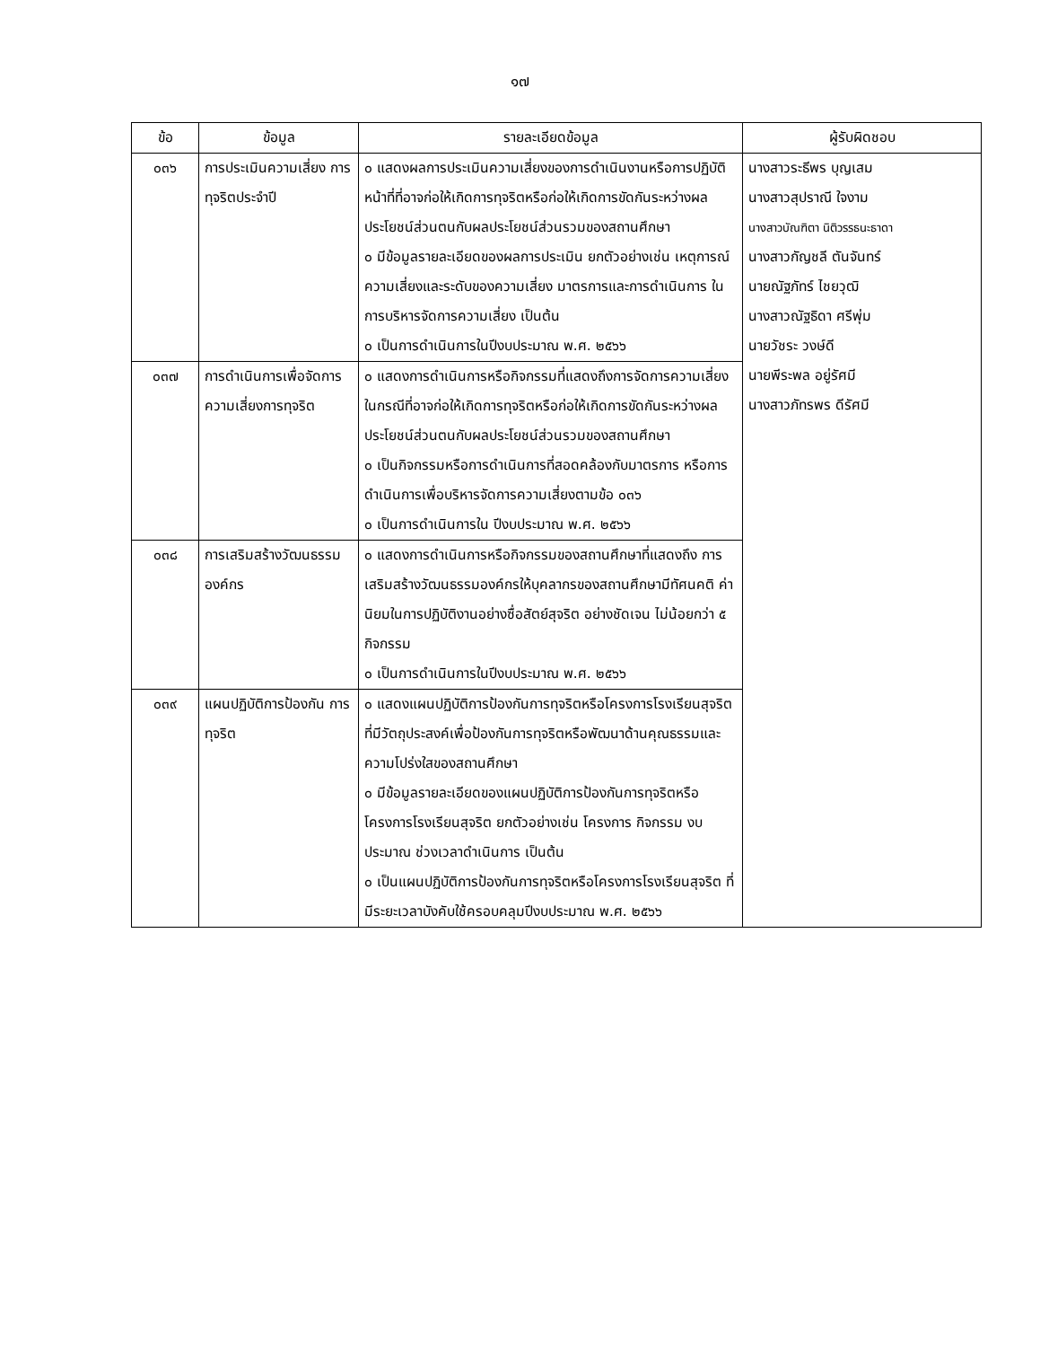๑๗
| ข้อ | ข้อมูล | รายละเอียดข้อมูล | ผู้รับผิดชอบ |
| --- | --- | --- | --- |
| ๐๓๖ | การประเมินความเสี่ยง การทุจริตประจำปี | ๐ แสดงผลการประเมินความเสี่ยงของการดำเนินงานหรือการปฏิบัติหน้าที่ที่อาจก่อให้เกิดการทุจริตหรือก่อให้เกิดการขัดกันระหว่างผลประโยชน์ส่วนตนกับผลประโยชน์ส่วนรวมของสถานศึกษา ๐ มีข้อมูลรายละเอียดของผลการประเมิน ยกตัวอย่างเช่น เหตุการณ์ความเสี่ยงและระดับของความเสี่ยง มาตรการและการดำเนินการ ในการบริหารจัดการความเสี่ยง เป็นต้น ๐ เป็นการดำเนินการในปีงบประมาณ พ.ศ. ๒๕๖๖ | นางสาวระธีพร บุญเสม นางสาวสุปราณี ใจงาม นางสาวบัณฑิตา นิติวรรธนะธาดา นางสาวกัญชลี ตันจันทร์ นายณัฐภัทร์ ไชยวุฒิ นางสาวณัฐธิดา ศรีพุ่ม นายวัชระ วงษ์ดี นายพีระพล อยู่รัศมี นางสาวภัทรพร ดีรัศมี |
| ๐๓๗ | การดำเนินการเพื่อจัดการความเสี่ยงการทุจริต | ๐ แสดงการดำเนินการหรือกิจกรรมที่แสดงถึงการจัดการความเสี่ยง ในกรณีที่อาจก่อให้เกิดการทุจริตหรือก่อให้เกิดการขัดกันระหว่างผลประโยชน์ส่วนตนกับผลประโยชน์ส่วนรวมของสถานศึกษา ๐ เป็นกิจกรรมหรือการดำเนินการที่สอดคล้องกับมาตรการ หรือการดำเนินการเพื่อบริหารจัดการความเสี่ยงตามข้อ ๐๓๖ ๐ เป็นการดำเนินการใน ปีงบประมาณ พ.ศ. ๒๕๖๖ | |
| ๐๓๘ | การเสริมสร้างวัฒนธรรมองค์กร | ๐ แสดงการดำเนินการหรือกิจกรรมของสถานศึกษาที่แสดงถึง การเสริมสร้างวัฒนธรรมองค์กรให้บุคลากรของสถานศึกษามีทัศนคติ ค่านิยมในการปฏิบัติงานอย่างซื่อสัตย์สุจริต อย่างชัดเจน ไม่น้อยกว่า ๕ กิจกรรม ๐ เป็นการดำเนินการในปีงบประมาณ พ.ศ. ๒๕๖๖ | |
| ๐๓๙ | แผนปฏิบัติการป้องกัน การทุจริต | ๐ แสดงแผนปฏิบัติการป้องกันการทุจริตหรือโครงการโรงเรียนสุจริต ที่มีวัตถุประสงค์เพื่อป้องกันการทุจริตหรือพัฒนาด้านคุณธรรมและ ความโปร่งใสของสถานศึกษา ๐ มีข้อมูลรายละเอียดของแผนปฏิบัติการป้องกันการทุจริตหรือโครงการโรงเรียนสุจริต ยกตัวอย่างเช่น โครงการ กิจกรรม งบประมาณ ช่วงเวลาดำเนินการ เป็นต้น ๐ เป็นแผนปฏิบัติการป้องกันการทุจริตหรือโครงการโรงเรียนสุจริต ที่มีระยะเวลาบังคับใช้ครอบคลุมปีงบประมาณ พ.ศ. ๒๕๖๖ | |